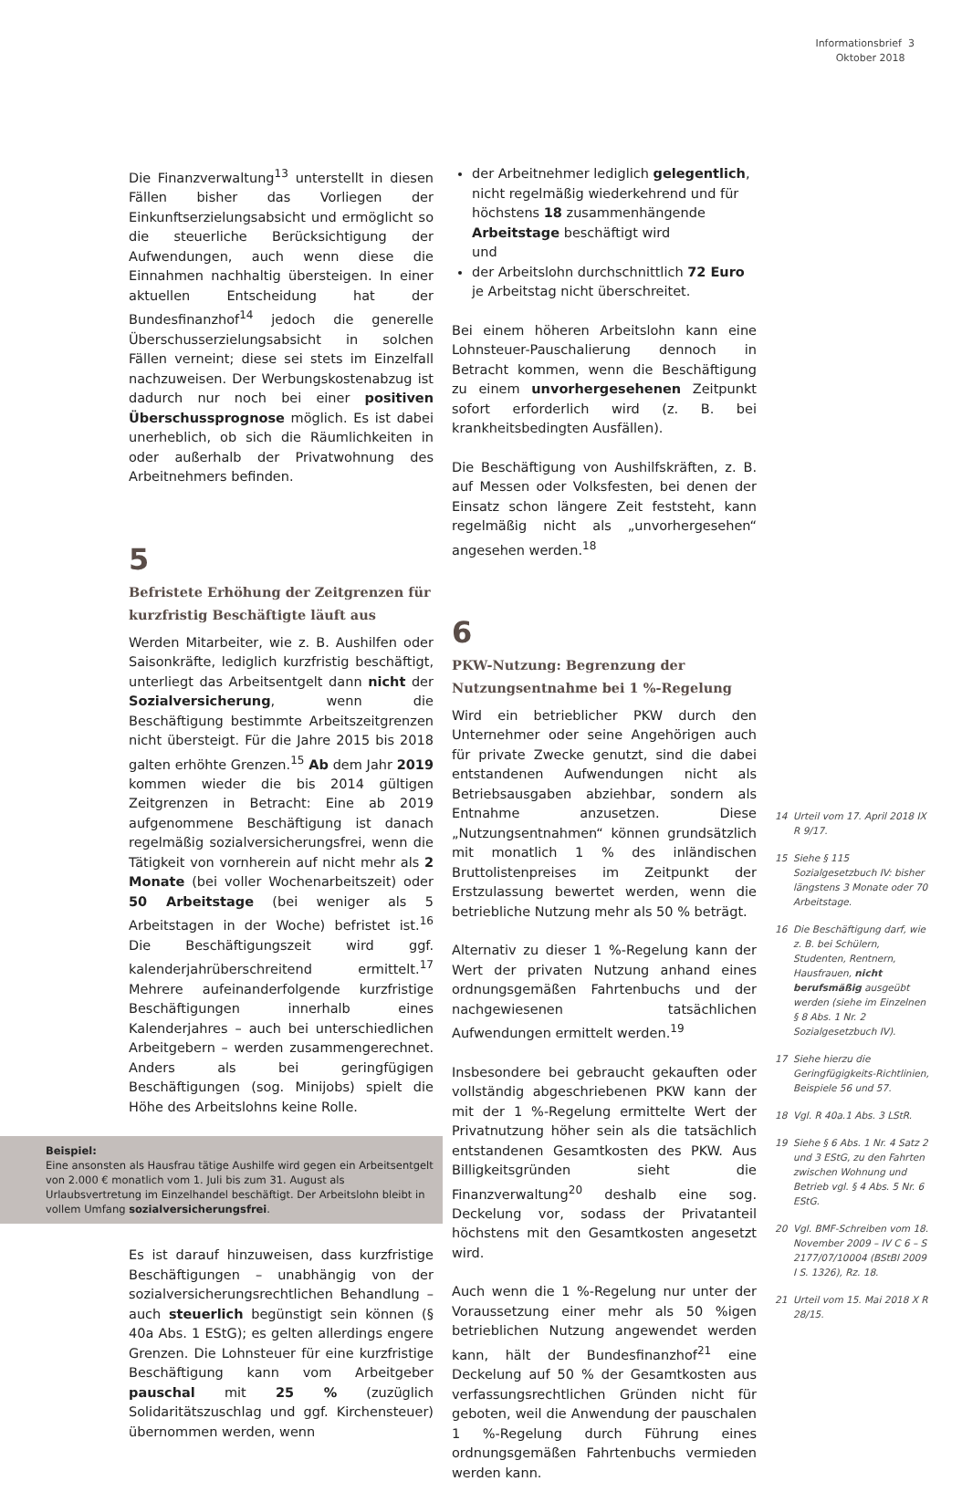Informationsbrief 3
Oktober 2018
Die Finanzverwaltung<sup>13</sup> unterstellt in diesen Fällen bisher das Vorliegen der Einkunftserzielungsabsicht und ermöglicht so die steuerliche Berücksichtigung der Aufwendungen, auch wenn diese die Einnahmen nachhaltig übersteigen. In einer aktuellen Entscheidung hat der Bundesfinanzhof<sup>14</sup> jedoch die generelle Überschusserzielungsabsicht in solchen Fällen verneint; diese sei stets im Einzelfall nachzuweisen. Der Werbungskostenabzug ist dadurch nur noch bei einer positiven Überschussprognose möglich. Es ist dabei unerheblich, ob sich die Räumlichkeiten in oder außerhalb der Privatwohnung des Arbeitnehmers befinden.
5
Befristete Erhöhung der Zeitgrenzen für kurzfristig Beschäftigte läuft aus
Werden Mitarbeiter, wie z. B. Aushilfen oder Saisonkräfte, lediglich kurzfristig beschäftigt, unterliegt das Arbeitsentgelt dann nicht der Sozialversicherung, wenn die Beschäftigung bestimmte Arbeitszeitgrenzen nicht übersteigt. Für die Jahre 2015 bis 2018 galten erhöhte Grenzen.<sup>15</sup> Ab dem Jahr 2019 kommen wieder die bis 2014 gültigen Zeitgrenzen in Betracht: Eine ab 2019 aufgenommene Beschäftigung ist danach regelmäßig sozialversicherungsfrei, wenn die Tätigkeit von vornherein auf nicht mehr als 2 Monate (bei voller Wochenarbeitszeit) oder 50 Arbeitstage (bei weniger als 5 Arbeitstagen in der Woche) befristet ist.<sup>16</sup> Die Beschäftigungszeit wird ggf. kalenderjahrüberschreitend ermittelt.<sup>17</sup> Mehrere aufeinanderfolgende kurzfristige Beschäftigungen innerhalb eines Kalenderjahres – auch bei unterschiedlichen Arbeitgebern – werden zusammengerechnet. Anders als bei geringfügigen Beschäftigungen (sog. Minijobs) spielt die Höhe des Arbeitslohns keine Rolle.
Beispiel:
Eine ansonsten als Hausfrau tätige Aushilfe wird gegen ein Arbeitsentgelt von 2.000 € monatlich vom 1. Juli bis zum 31. August als Urlaubsvertretung im Einzelhandel beschäftigt. Der Arbeitslohn bleibt in vollem Umfang sozialversicherungsfrei.
Es ist darauf hinzuweisen, dass kurzfristige Beschäftigungen – unabhängig von der sozialversicherungsrechtlichen Behandlung – auch steuerlich begünstigt sein können (§ 40a Abs. 1 EStG); es gelten allerdings engere Grenzen. Die Lohnsteuer für eine kurzfristige Beschäftigung kann vom Arbeitgeber pauschal mit 25 % (zuzüglich Solidaritätszuschlag und ggf. Kirchensteuer) übernommen werden, wenn
der Arbeitnehmer lediglich gelegentlich, nicht regelmäßig wiederkehrend und für höchstens 18 zusammenhängende Arbeitstage beschäftigt wird
und
der Arbeitslohn durchschnittlich 72 Euro je Arbeitstag nicht überschreitet.
Bei einem höheren Arbeitslohn kann eine Lohnsteuer-Pauschalierung dennoch in Betracht kommen, wenn die Beschäftigung zu einem unvorhergesehenen Zeitpunkt sofort erforderlich wird (z. B. bei krankheitsbedingten Ausfällen).
Die Beschäftigung von Aushilfskräften, z. B. auf Messen oder Volksfesten, bei denen der Einsatz schon längere Zeit feststeht, kann regelmäßig nicht als „unvorhergesehen“ angesehen werden.<sup>18</sup>
6
PKW-Nutzung: Begrenzung der Nutzungsentnahme bei 1 %-Regelung
Wird ein betrieblicher PKW durch den Unternehmer oder seine Angehörigen auch für private Zwecke genutzt, sind die dabei entstandenen Aufwendungen nicht als Betriebsausgaben abziehbar, sondern als Entnahme anzusetzen. Diese „Nutzungsentnahmen“ können grundsätzlich mit monatlich 1 % des inländischen Bruttolistenpreises im Zeitpunkt der Erstzulassung bewertet werden, wenn die betriebliche Nutzung mehr als 50 % beträgt.
Alternativ zu dieser 1 %-Regelung kann der Wert der privaten Nutzung anhand eines ordnungsgemäßen Fahrtenbuchs und der nachgewiesenen tatsächlichen Aufwendungen ermittelt werden.<sup>19</sup>
Insbesondere bei gebraucht gekauften oder vollständig abgeschriebenen PKW kann der mit der 1 %-Regelung ermittelte Wert der Privatnutzung höher sein als die tatsächlich entstandenen Gesamtkosten des PKW. Aus Billigkeitsgründen sieht die Finanzverwaltung<sup>20</sup> deshalb eine sog. Deckelung vor, sodass der Privatanteil höchstens mit den Gesamtkosten angesetzt wird.
Auch wenn die 1 %-Regelung nur unter der Voraussetzung einer mehr als 50 %igen betrieblichen Nutzung angewendet werden kann, hält der Bundesfinanzhof<sup>21</sup> eine Deckelung auf 50 % der Gesamtkosten aus verfassungsrechtlichen Gründen nicht für geboten, weil die Anwendung der pauschalen 1 %-Regelung durch Führung eines ordnungsgemäßen Fahrtenbuchs vermieden werden kann.
14 Urteil vom 17. April 2018 IX R 9/17.
15 Siehe § 115 Sozialgesetzbuch IV: bisher längstens 3 Monate oder 70 Arbeitstage.
16 Die Beschäftigung darf, wie z. B. bei Schülern, Studenten, Rentnern, Hausfrauen, nicht berufsmäßig ausgeübt werden (siehe im Einzelnen § 8 Abs. 1 Nr. 2 Sozialgesetzbuch IV).
17 Siehe hierzu die Geringfügigkeits-Richtlinien, Beispiele 56 und 57.
18 Vgl. R 40a.1 Abs. 3 LStR.
19 Siehe § 6 Abs. 1 Nr. 4 Satz 2 und 3 EStG, zu den Fahrten zwischen Wohnung und Betrieb vgl. § 4 Abs. 5 Nr. 6 EStG.
20 Vgl. BMF-Schreiben vom 18. November 2009 – IV C 6 – S 2177/07/10004 (BStBl 2009 I S. 1326), Rz. 18.
21 Urteil vom 15. Mai 2018 X R 28/15.